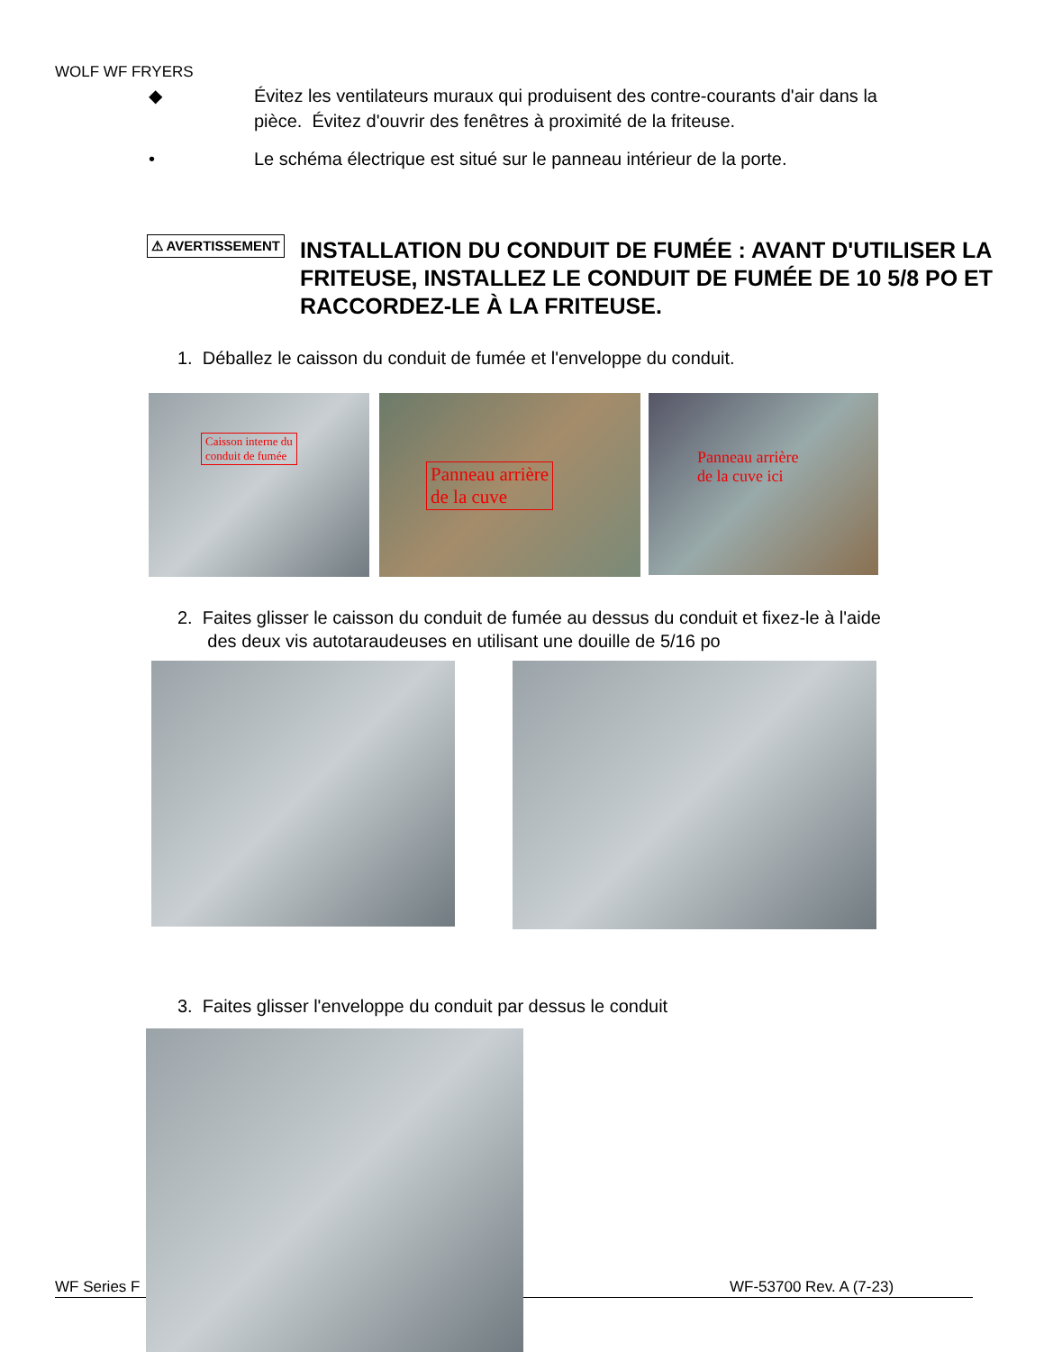WOLF WF FRYERS
◆ Évitez les ventilateurs muraux qui produisent des contre-courants d'air dans la
pièce. Évitez d'ouvrir des fenêtres à proximité de la friteuse.
• Le schéma électrique est situé sur le panneau intérieur de la porte.
⚠ AVERTISSEMENT
INSTALLATION DU CONDUIT DE FUMÉE : AVANT D'UTILISER LA FRITEUSE, INSTALLEZ LE CONDUIT DE FUMÉE DE 10 5/8 PO ET RACCORDEZ-LE À LA FRITEUSE.
1. Déballez le caisson du conduit de fumée et l'enveloppe du conduit.
Caisson interne du
conduit de fumée
Panneau arrière
de la cuve
Panneau arrière
de la cuve ici
2. Faites glisser le caisson du conduit de fumée au dessus du conduit et fixez-le à l'aide
des deux vis autotaraudeuses en utilisant une douille de 5/16 po
3. Faites glisser l'enveloppe du conduit par dessus le conduit
WF Series F WF-53700 Rev. A (7-23)